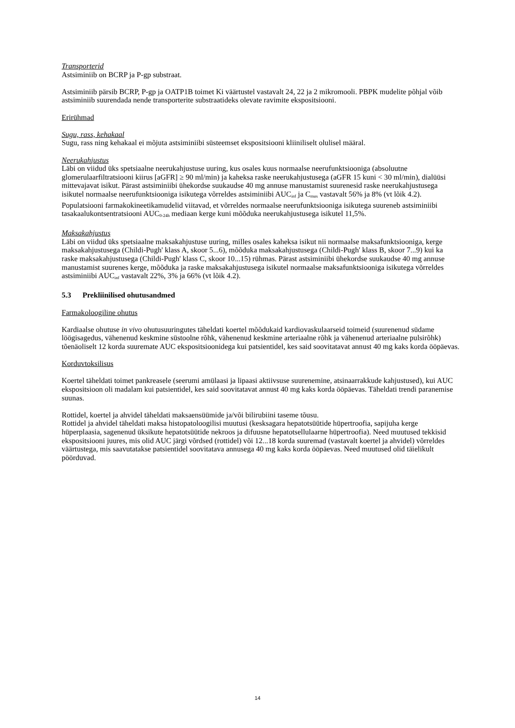Transporterid
Astsiminiib on BCRP ja P-gp substraat.
Astsiminiib pärsib BCRP, P-gp ja OATP1B toimet Ki väärtustel vastavalt 24, 22 ja 2 mikromooli. PBPK mudelite põhjal võib astsiminiib suurendada nende transporterite substraatideks olevate ravimite ekspositsiooni.
Erirühmad
Sugu, rass, kehakaal
Sugu, rass ning kehakaal ei mõjuta astsiminiibi süsteemset ekspositsiooni kliiniliselt olulisel määral.
Neerukahjustus
Läbi on viidud üks spetsiaalne neerukahjustuse uuring, kus osales kuus normaalse neerufunktsiooniga (absoluutne glomerulaarfiltratsiooni kiirus [aGFR] ≥ 90 ml/min) ja kaheksa raske neerukahjustusega (aGFR 15 kuni < 30 ml/min), dialüüsi mittevajavat isikut. Pärast astsiminiibi ühekordse suukaudse 40 mg annuse manustamist suurenesid raske neerukahjustusega isikutel normaalse neerufunktsiooniga isikutega võrreldes astsiminiibi AUC<sub>inf</sub> ja C<sub>max</sub> vastavalt 56% ja 8% (vt lõik 4.2). Populatsiooni farmakokineetikamudelid viitavad, et võrreldes normaalse neerufunktsiooniga isikutega suureneb astsiminiibi tasakaalukontsentratsiooni AUC<sub>0-24h</sub> mediaan kerge kuni mõõduka neerukahjustusega isikutel 11,5%.
Maksakahjustus
Läbi on viidud üks spetsiaalne maksakahjustuse uuring, milles osales kaheksa isikut nii normaalse maksafunktsiooniga, kerge maksakahjustusega (Childi-Pugh' klass A, skoor 5...6), mõõduka maksakahjustusega (Childi-Pugh' klass B, skoor 7...9) kui ka raske maksakahjustusega (Childi-Pugh' klass C, skoor 10...15) rühmas. Pärast astsiminiibi ühekordse suukaudse 40 mg annuse manustamist suurenes kerge, mõõduka ja raske maksakahjustusega isikutel normaalse maksafunktsiooniga isikutega võrreldes astsiminiibi AUC<sub>inf</sub> vastavalt 22%, 3% ja 66% (vt lõik 4.2).
5.3 Prekliinilised ohutusandmed
Farmakoloogiline ohutus
Kardiaalse ohutuse in vivo ohutusuuringutes täheldati koertel mõõdukaid kardiovaskulaarseid toimeid (suurenenud südame löögisagedus, vähenenud keskmine süstoolne rõhk, vähenenud keskmine arteriaalne rõhk ja vähenenud arteriaalne pulsirõhk) tõenäoliselt 12 korda suuremate AUC ekspositsioonidega kui patsientidel, kes said soovitatavat annust 40 mg kaks korda ööpäevas.
Korduvtoksilisus
Koertel täheldati toimet pankreasele (seerumi amülaasi ja lipaasi aktiivsuse suurenemine, atsinaarrakkude kahjustused), kui AUC ekspositsioon oli madalam kui patsientidel, kes said soovitatavat annust 40 mg kaks korda ööpäevas. Täheldati trendi paranemise suunas.
Rottidel, koertel ja ahvidel täheldati maksaensüümide ja/või bilirubiini taseme tõusu.
Rottidel ja ahvidel täheldati maksa histopatoloogilisi muutusi (kesksagara hepatotsüütide hüpertroofia, sapijuha kerge hüperplaasia, sagenenud üksikute hepatotsüütide nekroos ja difuusne hepatotsellulaarne hüpertroofia). Need muutused tekkisid ekspositsiooni juures, mis olid AUC järgi võrdsed (rottidel) või 12...18 korda suuremad (vastavalt koertel ja ahvidel) võrreldes väärtustega, mis saavutatakse patsientidel soovitatava annusega 40 mg kaks korda ööpäevas. Need muutused olid täielikult pöörduvad.
14